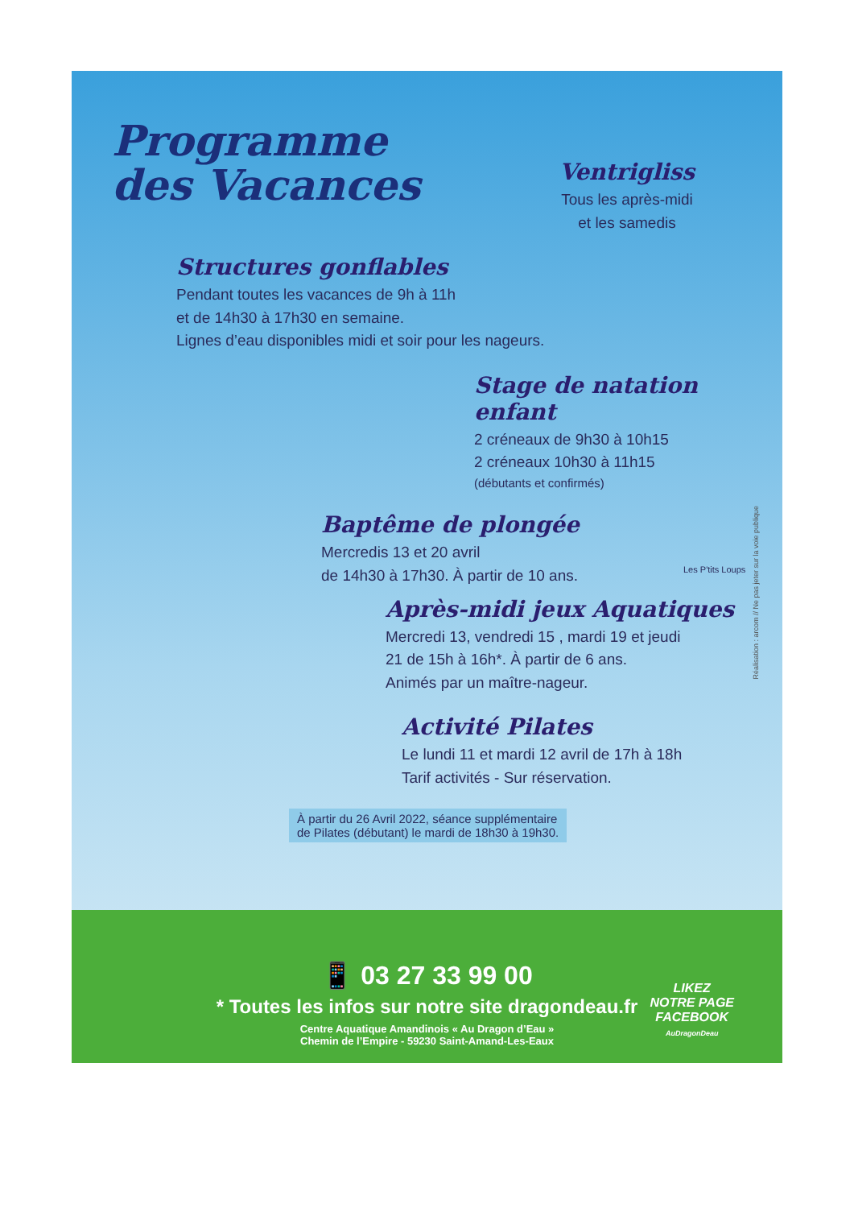Programme
des Vacances
Ventrigliss
Tous les après-midi
et les samedis
Structures gonflables
Pendant toutes les vacances de 9h à 11h
et de 14h30 à 17h30 en semaine.
Lignes d’eau disponibles midi et soir pour les nageurs.
Stage de natation enfant
2 créneaux de 9h30 à 10h15
2 créneaux 10h30 à 11h15
(débutants et confirmés)
Baptême de plongée
Mercredis 13 et 20 avril
de 14h30 à 17h30. À partir de 10 ans.
Les P'tits Loups
Après-midi jeux Aquatiques
Mercredi 13, vendredi 15 , mardi 19 et jeudi
21 de 15h à 16h*. À partir de 6 ans.
Animés par un maître-nageur.
Activité Pilates
Le lundi 11 et mardi 12 avril de 17h à 18h
Tarif activités - Sur réservation.
À partir du 26 Avril 2022, séance supplémentaire
de Pilates (débutant) le mardi de 18h30 à 19h30.
Réalisation : arcom // Ne pas jeter sur la voie publique
📱 03 27 33 99 00
* Toutes les infos sur notre site dragondeau.fr
Centre Aquatique Amandinois « Au Dragon d’Eau »
Chemin de l’Empire - 59230 Saint-Amand-Les-Eaux
LIKEZ
NOTRE PAGE
FACEBOOK
AuDragonDeau